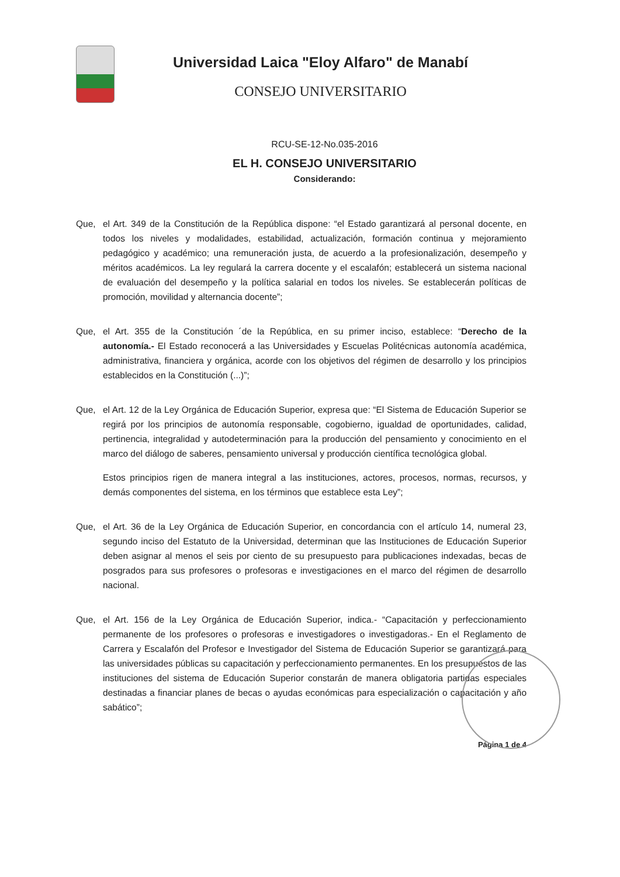Universidad Laica "Eloy Alfaro" de Manabí
CONSEJO UNIVERSITARIO
RCU-SE-12-No.035-2016
EL H. CONSEJO UNIVERSITARIO
Considerando:
Que, el Art. 349 de la Constitución de la República dispone: “el Estado garantizará al personal docente, en todos los niveles y modalidades, estabilidad, actualización, formación continua y mejoramiento pedagógico y académico; una remuneración justa, de acuerdo a la profesionalización, desempeño y méritos académicos. La ley regulará la carrera docente y el escalafón; establecerá un sistema nacional de evaluación del desempeño y la política salarial en todos los niveles. Se establecerán políticas de promoción, movilidad y alternancia docente”;
Que, el Art. 355 de la Constitución ´de la República, en su primer inciso, establece: “Derecho de la autonomía.- El Estado reconocerá a las Universidades y Escuelas Politécnicas autonomía académica, administrativa, financiera y orgánica, acorde con los objetivos del régimen de desarrollo y los principios establecidos en la Constitución (...)”;
Que, el Art. 12 de la Ley Orgánica de Educación Superior, expresa que: “El Sistema de Educación Superior se regirá por los principios de autonomía responsable, cogobierno, igualdad de oportunidades, calidad, pertinencia, integralidad y autodeterminación para la producción del pensamiento y conocimiento en el marco del diálogo de saberes, pensamiento universal y producción científica tecnológica global.
Estos principios rigen de manera integral a las instituciones, actores, procesos, normas, recursos, y demás componentes del sistema, en los términos que establece esta Ley”;
Que, el Art. 36 de la Ley Orgánica de Educación Superior, en concordancia con el artículo 14, numeral 23, segundo inciso del Estatuto de la Universidad, determinan que las Instituciones de Educación Superior deben asignar al menos el seis por ciento de su presupuesto para publicaciones indexadas, becas de posgrados para sus profesores o profesoras e investigaciones en el marco del régimen de desarrollo nacional.
Que, el Art. 156 de la Ley Orgánica de Educación Superior, indica.- “Capacitación y perfeccionamiento permanente de los profesores o profesoras e investigadores o investigadoras.- En el Reglamento de Carrera y Escalafón del Profesor e Investigador del Sistema de Educación Superior se garantizará para las universidades públicas su capacitación y perfeccionamiento permanentes. En los presupuestos de las instituciones del sistema de Educación Superior constarán de manera obligatoria partidas especiales destinadas a financiar planes de becas o ayudas económicas para especialización o capacitación y año sabático”;
Página 1 de 4